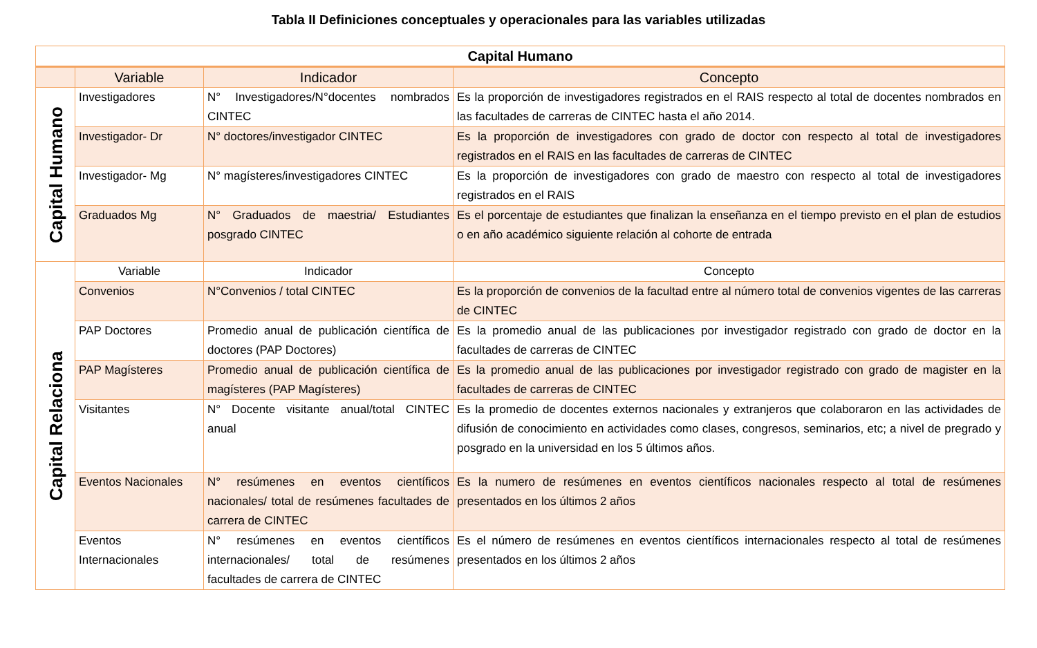Tabla II Definiciones conceptuales y operacionales para las variables utilizadas
| Capital Humano | | | |
| --- | --- | --- | --- |
| | Variable | Indicador | Concepto |
| Capital Humano | Investigadores | N° Investigadores/N°docentes nombrados CINTEC | Es la proporción de investigadores registrados en el RAIS respecto al total de docentes nombrados en las facultades de carreras de CINTEC hasta el año 2014. |
| | Investigador- Dr | N° doctores/investigador CINTEC | Es la proporción de investigadores con grado de doctor con respecto al total de investigadores registrados en el RAIS en las facultades de carreras de CINTEC |
| | Investigador- Mg | N° magísteres/investigadores CINTEC | Es la proporción de investigadores con grado de maestro con respecto al total de investigadores registrados en el RAIS |
| | Graduados Mg | N° Graduados de maestria/ Estudiantes posgrado CINTEC | Es el porcentaje de estudiantes que finalizan la enseñanza en el tiempo previsto en el plan de estudios o en año académico siguiente relación al cohorte de entrada |
| Capital Relaciona | Variable | Indicador | Concepto |
| | Convenios | N°Convenios / total CINTEC | Es la proporción de convenios de la facultad entre al número total de convenios vigentes de las carreras de CINTEC |
| | PAP Doctores | Promedio anual de publicación científica de doctores (PAP Doctores) | Es la promedio anual de las publicaciones por investigador registrado con grado de doctor en la facultades de carreras de CINTEC |
| | PAP Magísteres | Promedio anual de publicación científica de magísteres (PAP Magísteres) | Es la promedio anual de las publicaciones por investigador registrado con grado de magister en la facultades de carreras de CINTEC |
| | Visitantes | N° Docente visitante anual/total CINTEC anual | Es la promedio de docentes externos nacionales y extranjeros que colaboraron en las actividades de difusión de conocimiento en actividades como clases, congresos, seminarios, etc; a nivel de pregrado y posgrado en la universidad en los 5 últimos años. |
| | Eventos Nacionales | N° resúmenes en eventos científicos nacionales/ total de resúmenes facultades de carrera de CINTEC | Es la numero de resúmenes en eventos científicos nacionales respecto al total de resúmenes presentados en los últimos 2 años |
| | Eventos Internacionales | N° resúmenes en eventos científicos internacionales/ total de resúmenes facultades de carrera de CINTEC | Es el número de resúmenes en eventos científicos internacionales respecto al total de resúmenes presentados en los últimos 2 años |